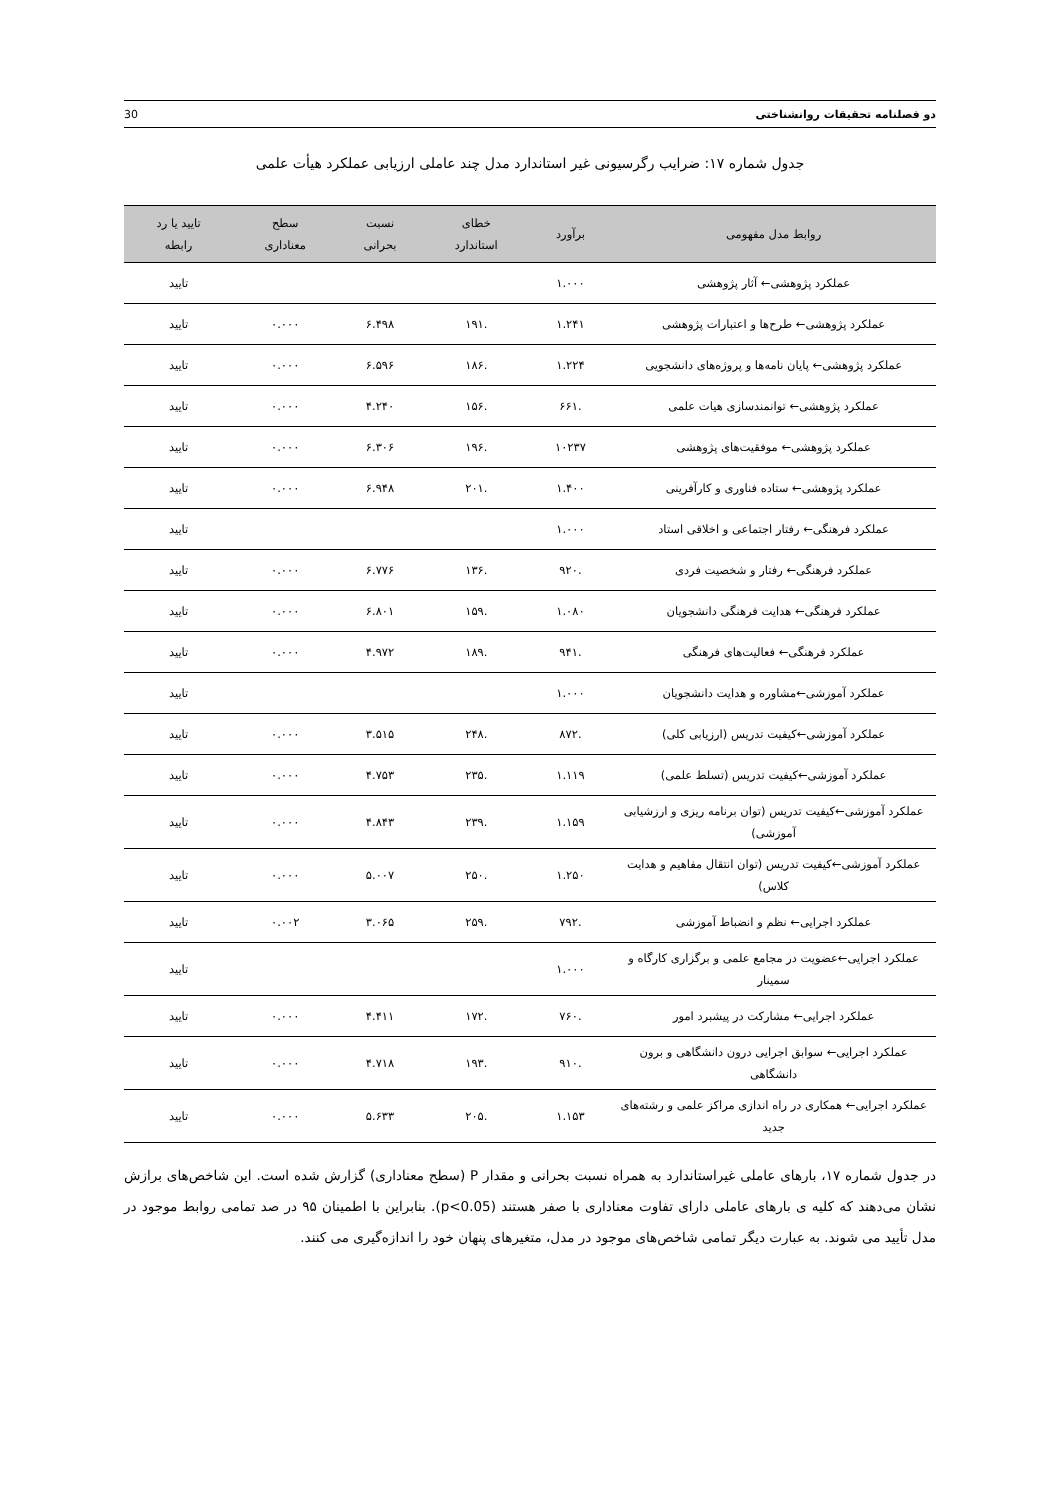30 دو فصلنامه تحقیقات روانشناختی
جدول شماره ۱۷: ضرایب رگرسیونی غیر استاندارد مدل چند عاملی ارزیابی عملکرد هیأت علمی
| روابط مدل مفهومی | برآورد | خطای استاندارد | نسبت بحرانی | سطح معناداری | تایید یا رد رابطه |
| --- | --- | --- | --- | --- | --- |
| عملکرد پژوهشی← آثار پژوهشی | ۱.۰۰۰ | | | | تایید |
| عملکرد پژوهشی← طرح‌ها و اعتبارات پژوهشی | ۱.۲۴۱ | .۱۹۱ | ۶.۴۹۸ | ۰.۰۰۰ | تایید |
| عملکرد پژوهشی← پایان نامه‌ها و پروژه‌های دانشجویی | ۱.۲۲۴ | .۱۸۶ | ۶.۵۹۶ | ۰.۰۰۰ | تایید |
| عملکرد پژوهشی← توانمندسازی هیات علمی | .۶۶۱ | .۱۵۶ | ۴.۲۴۰ | ۰.۰۰۰ | تایید |
| عملکرد پژوهشی← موفقیت‌های پژوهشی | ۱۰۲۳۷ | .۱۹۶ | ۶.۳۰۶ | ۰.۰۰۰ | تایید |
| عملکرد پژوهشی← ستاده فناوری و کارآفرینی | ۱.۴۰۰ | .۲۰۱ | ۶.۹۴۸ | ۰.۰۰۰ | تایید |
| عملکرد فرهنگی← رفتار اجتماعی و اخلاقی استاد | ۱.۰۰۰ | | | | تایید |
| عملکرد فرهنگی← رفتار و شخصیت فردی | .۹۲۰ | .۱۳۶ | ۶.۷۷۶ | ۰.۰۰۰ | تایید |
| عملکرد فرهنگی← هدایت فرهنگی دانشجویان | ۱.۰۸۰ | .۱۵۹ | ۶.۸۰۱ | ۰.۰۰۰ | تایید |
| عملکرد فرهنگی← فعالیت‌های فرهنگی | .۹۴۱ | .۱۸۹ | ۴.۹۷۲ | ۰.۰۰۰ | تایید |
| عملکرد آموزشی←مشاوره و هدایت دانشجویان | ۱.۰۰۰ | | | | تایید |
| عملکرد آموزشی←کیفیت تدریس (ارزیابی کلی) | .۸۷۲ | .۲۴۸ | ۳.۵۱۵ | ۰.۰۰۰ | تایید |
| عملکرد آموزشی←کیفیت تدریس (تسلط علمی) | ۱.۱۱۹ | .۲۳۵ | ۴.۷۵۳ | ۰.۰۰۰ | تایید |
| عملکرد آموزشی←کیفیت تدریس (توان برنامه ریزی و ارزشیابی آموزشی) | ۱.۱۵۹ | .۲۳۹ | ۴.۸۴۳ | ۰.۰۰۰ | تایید |
| عملکرد آموزشی←کیفیت تدریس (توان انتقال مفاهیم و هدایت کلاس) | ۱.۲۵۰ | .۲۵۰ | ۵.۰۰۷ | ۰.۰۰۰ | تایید |
| عملکرد اجرایی← نظم و انضباط آموزشی | .۷۹۲ | .۲۵۹ | ۳.۰۶۵ | ۰.۰۰۲ | تایید |
| عملکرد اجرایی←عضویت در مجامع علمی و برگزاری کارگاه و سمینار | ۱.۰۰۰ | | | | تایید |
| عملکرد اجرایی← مشارکت در پیشبرد امور | .۷۶۰ | .۱۷۲ | ۴.۴۱۱ | ۰.۰۰۰ | تایید |
| عملکرد اجرایی← سوابق اجرایی درون دانشگاهی و برون دانشگاهی | .۹۱۰ | .۱۹۳ | ۴.۷۱۸ | ۰.۰۰۰ | تایید |
| عملکرد اجرایی← همکاری در راه اندازی مراکز علمی و رشته‌های جدید | ۱.۱۵۳ | .۲۰۵ | ۵.۶۳۳ | ۰.۰۰۰ | تایید |
در جدول شماره ۱۷، بارهای عاملی غیراستاندارد به همراه نسبت بحرانی و مقدار P (سطح معناداری) گزارش شده است. این شاخص‌های برازش نشان می‌دهند که کلیه ی بارهای عاملی دارای تفاوت معناداری با صفر هستند (p<0.05). بنابراین با اطمینان ۹۵ در صد تمامی روابط موجود در مدل تأیید می شوند. به عبارت دیگر تمامی شاخص‌های موجود در مدل، متغیرهای پنهان خود را اندازه‌گیری می کنند.